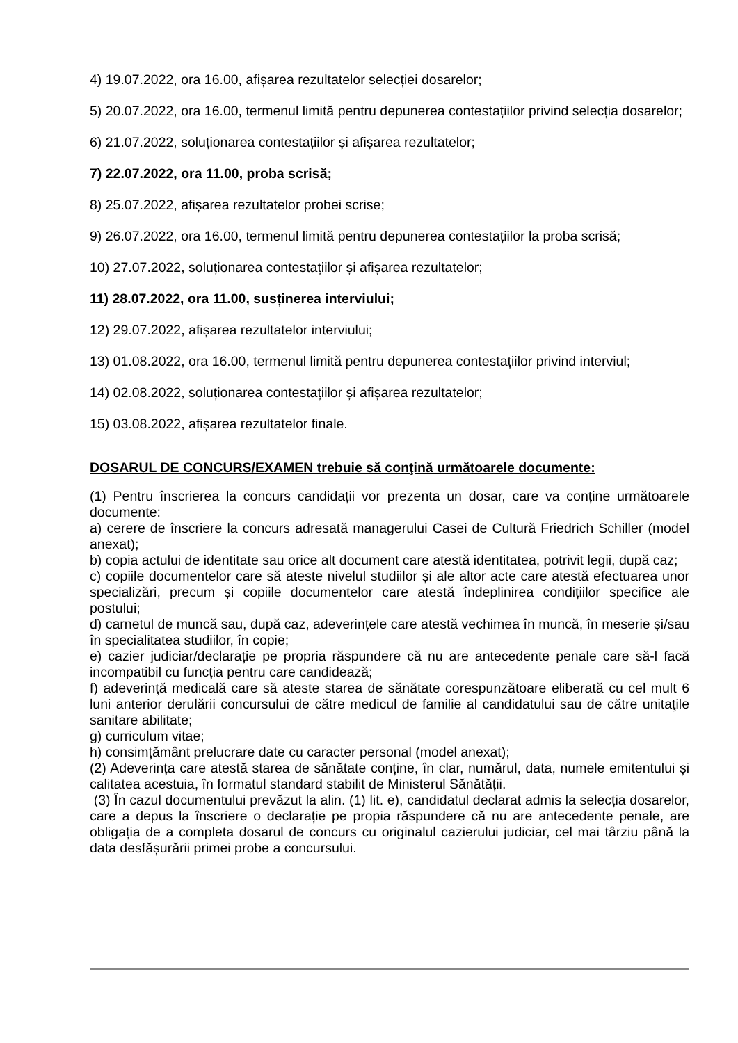4) 19.07.2022, ora 16.00, afișarea rezultatelor selecției dosarelor;
5) 20.07.2022, ora 16.00, termenul limită pentru depunerea contestațiilor privind selecția dosarelor;
6) 21.07.2022, soluționarea contestațiilor și afișarea rezultatelor;
7) 22.07.2022, ora 11.00, proba scrisă;
8) 25.07.2022, afișarea rezultatelor probei scrise;
9) 26.07.2022, ora 16.00, termenul limită pentru depunerea contestațiilor la proba scrisă;
10) 27.07.2022, soluționarea contestațiilor și afișarea rezultatelor;
11) 28.07.2022, ora 11.00, susținerea interviului;
12) 29.07.2022, afișarea rezultatelor interviului;
13) 01.08.2022, ora 16.00, termenul limită pentru depunerea contestațiilor privind interviul;
14) 02.08.2022, soluționarea contestațiilor și afișarea rezultatelor;
15) 03.08.2022, afișarea rezultatelor finale.
DOSARUL DE CONCURS/EXAMEN trebuie să conţină următoarele documente:
(1) Pentru înscrierea la concurs candidații vor prezenta un dosar, care va conține următoarele documente:
a) cerere de înscriere la concurs adresată managerului Casei de Cultură Friedrich Schiller (model anexat);
b) copia actului de identitate sau orice alt document care atestă identitatea, potrivit legii, după caz;
c) copiile documentelor care să ateste nivelul studiilor și ale altor acte care atestă efectuarea unor specializări, precum și copiile documentelor care atestă îndeplinirea condițiilor specifice ale postului;
d) carnetul de muncă sau, după caz, adeverințele care atestă vechimea în muncă, în meserie și/sau în specialitatea studiilor, în copie;
e) cazier judiciar/declarație pe propria răspundere că nu are antecedente penale care să-l facă incompatibil cu funcția pentru care candidează;
f) adeverinţă medicală care să ateste starea de sănătate corespunzătoare eliberată cu cel mult 6 luni anterior derulării concursului de către medicul de familie al candidatului sau de către unitaţile sanitare abilitate;
g) curriculum vitae;
h) consimțământ prelucrare date cu caracter personal (model anexat);
(2) Adeverința care atestă starea de sănătate conține, în clar, numărul, data, numele emitentului și calitatea acestuia, în formatul standard stabilit de Ministerul Sănătății.
(3) În cazul documentului prevăzut la alin. (1) lit. e), candidatul declarat admis la selecția dosarelor, care a depus la înscriere o declarație pe propia răspundere că nu are antecedente penale, are obligația de a completa dosarul de concurs cu originalul cazierului judiciar, cel mai târziu până la data desfășurării primei probe a concursului.